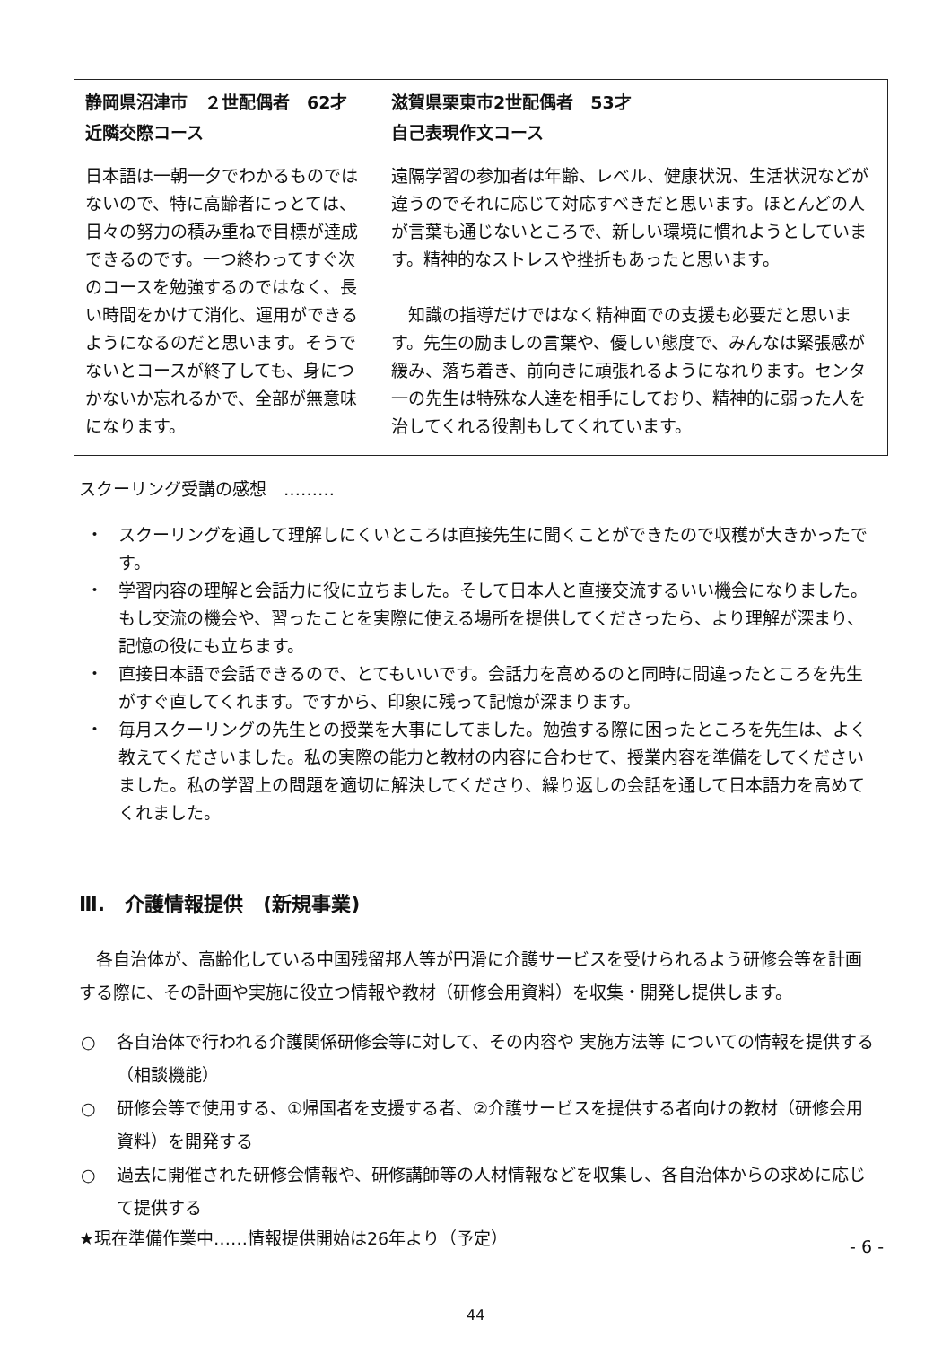| 静岡県沼津市 ２世配偶者 62才 近隣交際コース 日本語は一朝一夕でわかるものではないので、特に高齢者にっとては、日々の努力の積み重ねで目標が達成できるのです。一つ終わってすぐ次のコースを勉強するのではなく、長い時間をかけて消化、運用ができるようになるのだと思います。そうでないとコースが終了しても、身につかないか忘れるかで、全部が無意味になります。 | 滋賀県栗東市2世配偶者 53才 自己表現作文コース 遠隔学習の参加者は年齢、レベル、健康状況、生活状況などが違うのでそれに応じて対応すべきだと思います。ほとんどの人が言葉も通じないところで、新しい環境に慣れようとしています。精神的なストレスや挫折もあったと思います。 知識の指導だけではなく精神面での支援も必要だと思います。先生の励ましの言葉や、優しい態度で、みんなは緊張感が緩み、落ち着き、前向きに頑張れるようになれります。センタ一の先生は特殊な人達を相手にしており、精神的に弱った人を治してくれる役割もしてくれています。 |
スクーリング受講の感想　………
・ スクーリングを通して理解しにくいところは直接先生に聞くことができたので収穫が大きかったです。
・ 学習内容の理解と会話力に役に立ちました。そして日本人と直接交流するいい機会になりました。もし交流の機会や、習ったことを実際に使える場所を提供してくださったら、より理解が深まり、記憶の役にも立ちます。
・ 直接日本語で会話できるので、とてもいいです。会話力を高めるのと同時に間違ったところを先生がすぐ直してくれます。ですから、印象に残って記憶が深まります。
・ 毎月スクーリングの先生との授業を大事にしてました。勉強する際に困ったところを先生は、よく教えてくださいました。私の実際の能力と教材の内容に合わせて、授業内容を準備をしてくださいました。私の学習上の問題を適切に解決してくださり、繰り返しの会話を通して日本語力を高めてくれました。
Ⅲ.　介護情報提供　(新規事業)
各自治体が、高齢化している中国残留邦人等が円滑に介護サービスを受けられるよう研修会等を計画する際に、その計画や実施に役立つ情報や教材（研修会用資料）を収集・開発し提供します。
○ 各自治体で行われる介護関係研修会等に対して、その内容や 実施方法等 についての情報を提供する（相談機能）
○ 研修会等で使用する、①帰国者を支援する者、②介護サービスを提供する者向けの教材（研修会用資料）を開発する
○ 過去に開催された研修会情報や、研修講師等の人材情報などを収集し、各自治体からの求めに応じて提供する
★現在準備作業中……情報提供開始は26年より（予定）
- 6 -
44